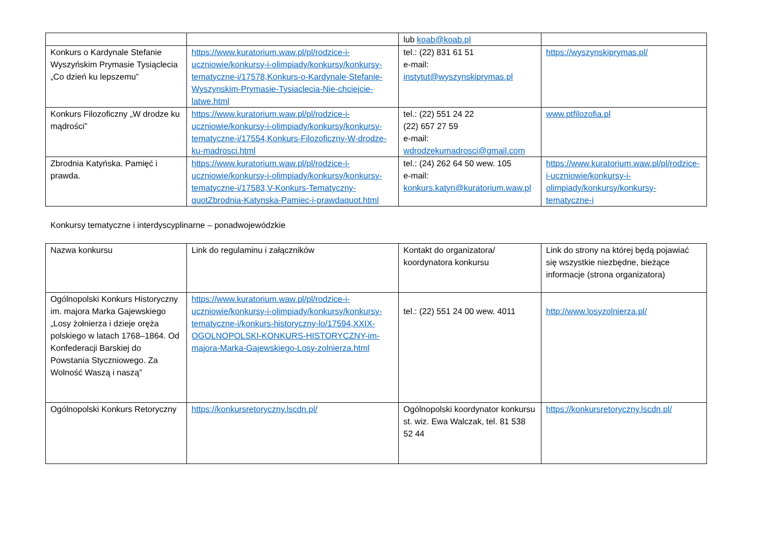| | | lub koab@koab.pl | |
| Konkurs o Kardynale Stefanie Wyszyńskim Prymasie Tysiąclecia „Co dzień ku lepszemu” | https://www.kuratorium.waw.pl/pl/rodzice-i-uczniowie/konkursy-i-olimpiady/konkursy/konkursy-tematyczne-i/17578,Konkurs-o-Kardynale-Stefanie-Wyszynskim-Prymasie-Tysiaclecia-Nie-chciejcie-latwe.html | tel.: (22) 831 61 51 e-mail: instytut@wyszynskiprymas.pl | https://wyszynskiprymas.pl/ |
| Konkurs Filozoficzny „W drodze ku mądrości” | https://www.kuratorium.waw.pl/pl/rodzice-i-uczniowie/konkursy-i-olimpiady/konkursy/konkursy-tematyczne-i/17554,Konkurs-Filozoficzny-W-drodze-ku-madrosci.html | tel.: (22) 551 24 22 (22) 657 27 59 e-mail: wdrodzekumadrosci@gmail.com | www.ptfilozofia.pl |
| Zbrodnia Katyńska. Pamięć i prawda. | https://www.kuratorium.waw.pl/pl/rodzice-i-uczniowie/konkursy-i-olimpiady/konkursy/konkursy-tematyczne-i/17583,V-Konkurs-Tematyczny-quotZbrodnia-Katynska-Pamiec-i-prawdaquot.html | tel.: (24) 262 64 50 wew. 105 e-mail: konkurs.katyn@kuratorium.waw.pl | https://www.kuratorium.waw.pl/pl/rodzice-i-uczniowie/konkursy-i-olimpiady/konkursy/konkursy-tematyczne-i |
Konkursy tematyczne i interdyscyplinarne – ponadwojewódzkie
| Nazwa konkursu | Link do regulaminu i załączników | Kontakt do organizatora/ koordynatora konkursu | Link do strony na której będą pojawiać się wszystkie niezbędne, bieżące informacje (strona organizatora) |
| Ogólnopolski Konkurs Historyczny im. majora Marka Gajewskiego „Losy żołnierza i dzieje oręża polskiego w latach 1768–1864. Od Konfederacji Barskiej do Powstania Styczniowego. Za Wolność Waszą i naszą” | https://www.kuratorium.waw.pl/pl/rodzice-i-uczniowie/konkursy-i-olimpiady/konkursy/konkursy-tematyczne-i/konkurs-historyczny-lo/17594,XXIX-OGOLNOPOLSKI-KONKURS-HISTORYCZNY-im-majora-Marka-Gajewskiego-Losy-zolnierza.html | tel.: (22) 551 24 00 wew. 4011 | http://www.losyzolnierza.pl/ |
| Ogólnopolski Konkurs Retoryczny | https://konkursretoryczny.lscdn.pl/ | Ogólnopolski koordynator konkursu st. wiz. Ewa Walczak, tel. 81 538 52 44 | https://konkursretoryczny.lscdn.pl/ |